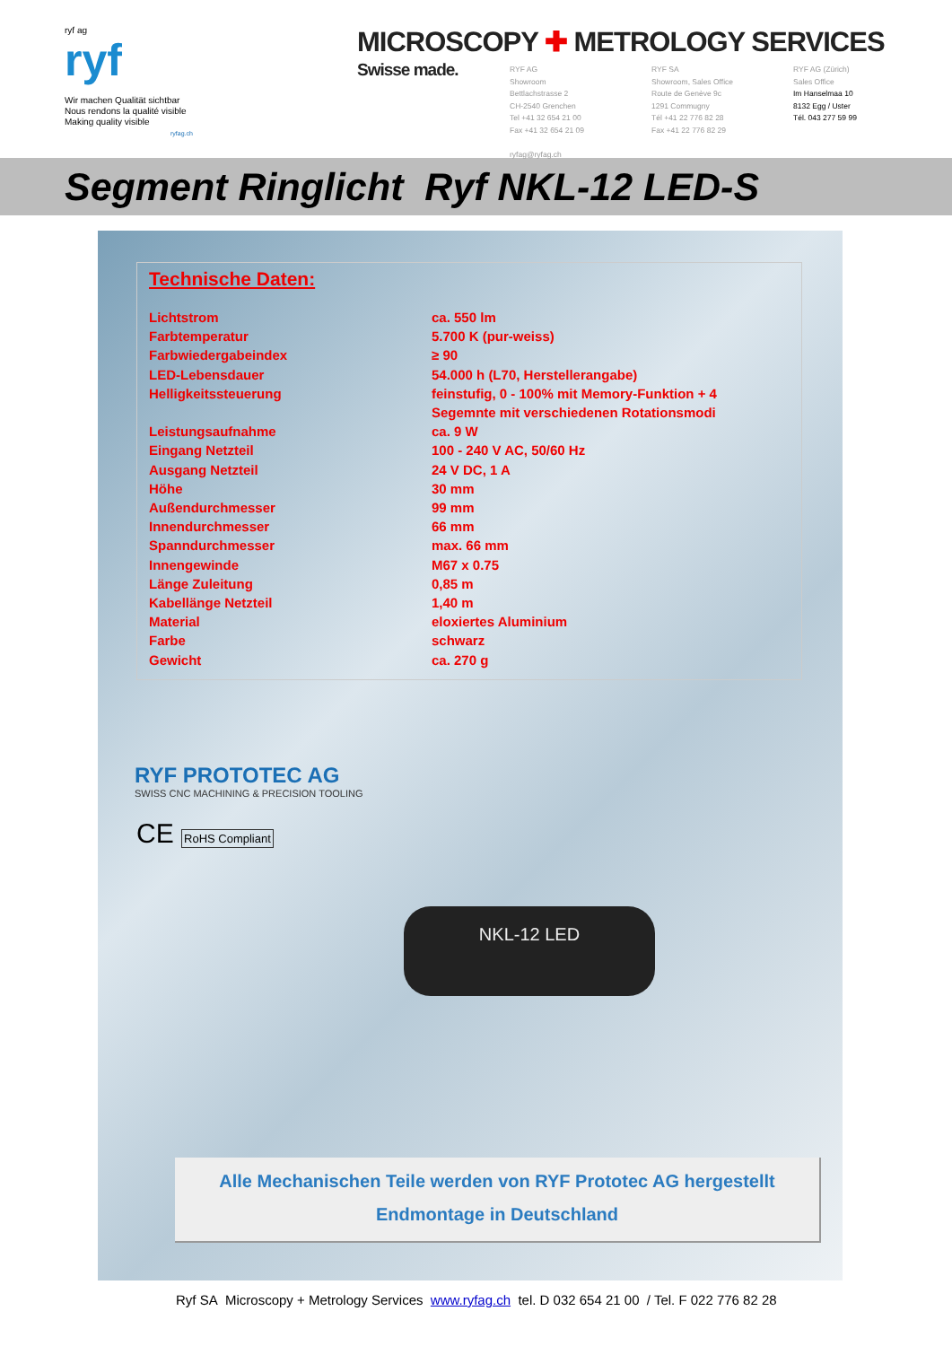ryf ag
ryf
Wir machen Qualität sichtbar
Nous rendons la qualité visible
Making quality visible
ryfag.ch
MICROSCOPY ✚ METROLOGY SERVICES
Swisse made.
RYF AG
Showroom
Bettlachstrasse 2
CH-2540 Grenchen
Tel +41 32 654 21 00
Fax +41 32 654 21 09
ryfag@ryfag.ch
RYF SA
Showroom, Sales Office
Route de Genève 9c
1291 Commugny
Tél +41 22 776 82 28
Fax +41 22 776 82 29
RYF AG (Zürich)
Sales Office
Im Hanselmaa 10
8132 Egg / Uster
Tél. 043 277 59 99
Segment Ringlicht Ryf NKL-12 LED-S
Technische Daten:
| Lichtstrom | ca. 550 lm |
| Farbtemperatur | 5.700 K (pur-weiss) |
| Farbwiedergabeindex | ≥ 90 |
| LED-Lebensdauer | 54.000 h (L70, Herstellerangabe) |
| Helligkeitssteuerung | feinstufig, 0 - 100% mit Memory-Funktion + 4 Segemnte mit verschiedenen Rotationsmodi |
| Leistungsaufnahme | ca. 9 W |
| Eingang Netzteil | 100 - 240 V AC, 50/60 Hz |
| Ausgang Netzteil | 24 V DC, 1 A |
| Höhe | 30 mm |
| Außendurchmesser | 99 mm |
| Innendurchmesser | 66 mm |
| Spanndurchmesser | max. 66 mm |
| Innengewinde | M67 x 0.75 |
| Länge Zuleitung | 0,85 m |
| Kabellänge Netzteil | 1,40 m |
| Material | eloxiertes Aluminium |
| Farbe | schwarz |
| Gewicht | ca. 270 g |
RYF PROTOTEC AG
SWISS CNC MACHINING & PRECISION TOOLING
CE RoHS Compliant
NKL-12 LED
Alle Mechanischen Teile werden von RYF Prototec AG hergestellt
Endmontage in Deutschland
Ryf SA Microscopy + Metrology Services www.ryfag.ch tel. D 032 654 21 00 / Tel. F 022 776 82 28